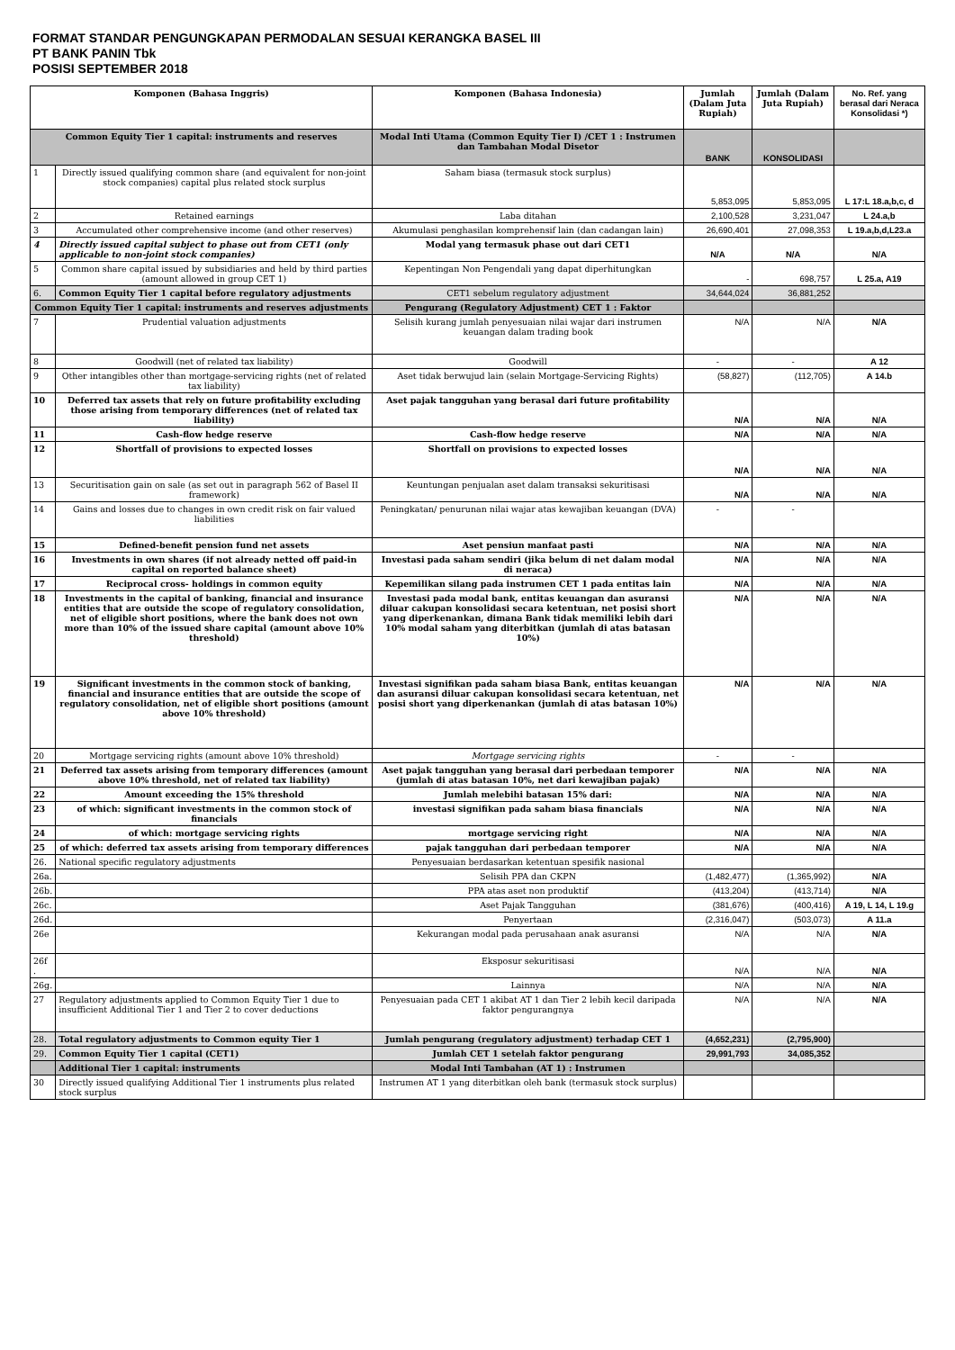FORMAT STANDAR PENGUNGKAPAN PERMODALAN SESUAI KERANGKA BASEL III
PT BANK PANIN Tbk
POSISI SEPTEMBER 2018
| Komponen (Bahasa Inggris) | | Komponen (Bahasa Indonesia) | Jumlah (Dalam Juta Rupiah) | Jumlah (Dalam Juta Rupiah) | No. Ref. yang berasal dari Neraca Konsolidasi *) |
| --- | --- | --- | --- | --- | --- |
| Common Equity Tier 1 capital: instruments and reserves | | Modal Inti Utama (Common Equity Tier I) /CET 1 : Instrumen dan Tambahan Modal Disetor | BANK | KONSOLIDASI | |
| 1 | Directly issued qualifying common share (and equivalent for non-joint stock companies) capital plus related stock surplus | Saham biasa (termasuk stock surplus) | 5,853,095 | 5,853,095 | L 17:L 18.a,b,c, d |
| 2 | Retained earnings | Laba ditahan | 2,100,528 | 3,231,047 | L 24.a,b |
| 3 | Accumulated other comprehensive income (and other reserves) | Akumulasi penghasilan komprehensif lain (dan cadangan lain) | 26,690,401 | 27,098,353 | L 19.a,b,d,L23.a |
| 4 | Directly issued capital subject to phase out from CET1 (only applicable to non-joint stock companies) | Modal yang termasuk phase out dari CET1 | N/A | N/A | N/A |
| 5 | Common share capital issued by subsidiaries and held by third parties (amount allowed in group CET 1) | Kepentingan Non Pengendali yang dapat diperhitungkan | - | 698,757 | L 25.a, A19 |
| 6. | Common Equity Tier 1 capital before regulatory adjustments | CET1 sebelum regulatory adjustment | 34,644,024 | 36,881,252 | |
| Common Equity Tier 1 capital: instruments and reserves adjustments | | Pengurang (Regulatory Adjustment) CET 1 : Faktor | | | |
| 7 | Prudential valuation adjustments | Selisih kurang jumlah penyesuaian nilai wajar dari instrumen keuangan dalam trading book | N/A | N/A | N/A |
| 8 | Goodwill (net of related tax liability) | Goodwill | - | - | A 12 |
| 9 | Other intangibles other than mortgage-servicing rights (net of related tax liability) | Aset tidak berwujud lain (selain Mortgage-Servicing Rights) | (58,827) | (112,705) | A 14.b |
| 10 | Deferred tax assets that rely on future profitability excluding those arising from temporary differences (net of related tax liability) | Aset pajak tangguhan yang berasal dari future profitability | N/A | N/A | N/A |
| 11 | Cash-flow hedge reserve | Cash-flow hedge reserve | N/A | N/A | N/A |
| 12 | Shortfall of provisions to expected losses | Shortfall on provisions to expected losses | N/A | N/A | N/A |
| 13 | Securitisation gain on sale (as set out in paragraph 562 of Basel II framework) | Keuntungan penjualan aset dalam transaksi sekuritisasi | N/A | N/A | N/A |
| 14 | Gains and losses due to changes in own credit risk on fair valued liabilities | Peningkatan/ penurunan nilai wajar atas kewajiban keuangan (DVA) | - | - | |
| 15 | Defined-benefit pension fund net assets | Aset pensiun manfaat pasti | N/A | N/A | N/A |
| 16 | Investments in own shares (if not already netted off paid-in capital on reported balance sheet) | Investasi pada saham sendiri (jika belum di net dalam modal di neraca) | N/A | N/A | N/A |
| 17 | Reciprocal cross- holdings in common equity | Kepemilikan silang pada instrumen CET 1 pada entitas lain | N/A | N/A | N/A |
| 18 | Investments in the capital of banking, financial and insurance entities that are outside the scope of regulatory consolidation, net of eligible short positions, where the bank does not own more than 10% of the issued share capital (amount above 10% threshold) | Investasi pada modal bank, entitas keuangan dan asuransi diluar cakupan konsolidasi secara ketentuan, net posisi short yang diperkenankan, dimana Bank tidak memiliki lebih dari 10% modal saham yang diterbitkan (jumlah di atas batasan 10%) | N/A | N/A | N/A |
| 19 | Significant investments in the common stock of banking, financial and insurance entities that are outside the scope of regulatory consolidation, net of eligible short positions (amount above 10% threshold) | Investasi signifikan pada saham biasa Bank, entitas keuangan dan asuransi diluar cakupan konsolidasi secara ketentuan, net posisi short yang diperkenankan (jumlah di atas batasan 10%) | N/A | N/A | N/A |
| 20 | Mortgage servicing rights (amount above 10% threshold) | Mortgage servicing rights | - | - | |
| 21 | Deferred tax assets arising from temporary differences (amount above 10% threshold, net of related tax liability) | Aset pajak tangguhan yang berasal dari perbedaan temporer (jumlah di atas batasan 10%, net dari kewajiban pajak) | N/A | N/A | N/A |
| 22 | Amount exceeding the 15% threshold | Jumlah melebihi batasan 15% dari: | N/A | N/A | N/A |
| 23 | of which: significant investments in the common stock of financials | investasi signifikan pada saham biasa financials | N/A | N/A | N/A |
| 24 | of which: mortgage servicing rights | mortgage servicing right | N/A | N/A | N/A |
| 25 | of which: deferred tax assets arising from temporary differences | pajak tangguhan dari perbedaan temporer | N/A | N/A | N/A |
| 26. | National specific regulatory adjustments | Penyesuaian berdasarkan ketentuan spesifik nasional | | | |
| 26a. | | Selisih PPA dan CKPN | (1,482,477) | (1,365,992) | N/A |
| 26b. | | PPA atas aset non produktif | (413,204) | (413,714) | N/A |
| 26c. | | Aset Pajak Tangguhan | (381,676) | (400,416) | A 19, L 14, L 19.g |
| 26d. | | Penyertaan | (2,316,047) | (503,073) | A 11.a |
| 26e | | Kekurangan modal pada perusahaan anak asuransi | N/A | N/A | N/A |
| 26f . | | Eksposur sekuritisasi | N/A | N/A | N/A |
| 26g. | | Lainnya | N/A | N/A | N/A |
| 27 | Regulatory adjustments applied to Common Equity Tier 1 due to insufficient Additional Tier 1 and Tier 2 to cover deductions | Penyesuaian pada CET 1 akibat AT 1 dan Tier 2 lebih kecil daripada faktor pengurangnya | N/A | N/A | N/A |
| 28. | Total regulatory adjustments to Common equity Tier 1 | Jumlah pengurang (regulatory adjustment) terhadap CET 1 | (4,652,231) | (2,795,900) | |
| 29. | Common Equity Tier 1 capital (CET1) | Jumlah CET 1 setelah faktor pengurang | 29,991,793 | 34,085,352 | |
| | Additional Tier 1 capital: instruments | Modal Inti Tambahan (AT 1) : Instrumen | | | |
| 30 | Directly issued qualifying Additional Tier 1 instruments plus related stock surplus | Instrumen AT 1 yang diterbitkan oleh bank (termasuk stock surplus) | | | |